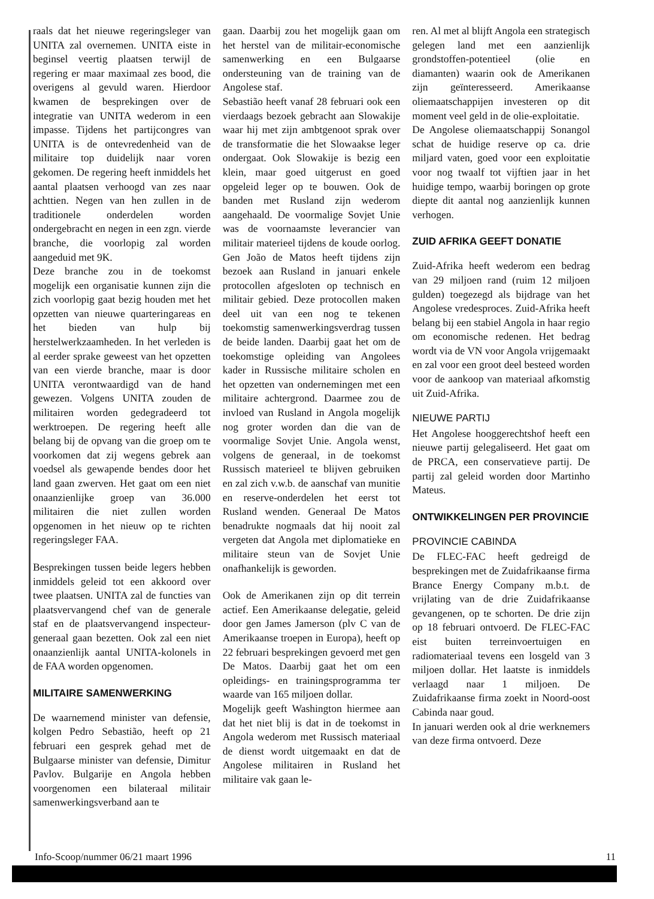raals dat het nieuwe regeringsleger van UNITA zal overnemen. UNITA eiste in beginsel veertig plaatsen terwijl de regering er maar maximaal zes bood, die overigens al gevuld waren. Hierdoor kwamen de besprekingen over de integratie van UNITA wederom in een impasse. Tijdens het partijcongres van UNITA is de ontevredenheid van de militaire top duidelijk naar voren gekomen. De regering heeft inmiddels het aantal plaatsen verhoogd van zes naar achttien. Negen van hen zullen in de traditionele onderdelen worden ondergebracht en negen in een zgn. vierde branche, die voorlopig zal worden aangeduid met 9K.
Deze branche zou in de toekomst mogelijk een organisatie kunnen zijn die zich voorlopig gaat bezig houden met het opzetten van nieuwe quarteringareas en het bieden van hulp bij herstelwerkzaamheden. In het verleden is al eerder sprake geweest van het opzetten van een vierde branche, maar is door UNITA verontwaardigd van de hand gewezen. Volgens UNITA zouden de militairen worden gedegradeerd tot werktroepen. De regering heeft alle belang bij de opvang van die groep om te voorkomen dat zij wegens gebrek aan voedsel als gewapende bendes door het land gaan zwerven. Het gaat om een niet onaanzienlijke groep van 36.000 militairen die niet zullen worden opgenomen in het nieuw op te richten regeringsleger FAA.
Besprekingen tussen beide legers hebben inmiddels geleid tot een akkoord over twee plaatsen. UNITA zal de functies van plaatsvervangend chef van de generale staf en de plaatsvervangend inspecteur-generaal gaan bezetten. Ook zal een niet onaanzienlijk aantal UNITA-kolonels in de FAA worden opgenomen.
MILITAIRE SAMENWERKING
De waarnemend minister van defensie, kolgen Pedro Sebastião, heeft op 21 februari een gesprek gehad met de Bulgaarse minister van defensie, Dimitur Pavlov. Bulgarije en Angola hebben voorgenomen een bilateraal militair samenwerkingsverband aan te
gaan. Daarbij zou het mogelijk gaan om het herstel van de militair-economische samenwerking en een Bulgaarse ondersteuning van de training van de Angolese staf.
Sebastião heeft vanaf 28 februari ook een vierdaags bezoek gebracht aan Slowakije waar hij met zijn ambtgenoot sprak over de transformatie die het Slowaakse leger ondergaat. Ook Slowakije is bezig een klein, maar goed uitgerust en goed opgeleid leger op te bouwen. Ook de banden met Rusland zijn wederom aangehaald. De voormalige Sovjet Unie was de voornaamste leverancier van militair materieel tijdens de koude oorlog. Gen João de Matos heeft tijdens zijn bezoek aan Rusland in januari enkele protocollen afgesloten op technisch en militair gebied. Deze protocollen maken deel uit van een nog te tekenen toekomstig samenwerkingsverdrag tussen de beide landen. Daarbij gaat het om de toekomstige opleiding van Angolees kader in Russische militaire scholen en het opzetten van ondernemingen met een militaire achtergrond. Daarmee zou de invloed van Rusland in Angola mogelijk nog groter worden dan die van de voormalige Sovjet Unie. Angola wenst, volgens de generaal, in de toekomst Russisch materieel te blijven gebruiken en zal zich v.w.b. de aanschaf van munitie en reserve-onderdelen het eerst tot Rusland wenden. Generaal De Matos benadrukte nogmaals dat hij nooit zal vergeten dat Angola met diplomatieke en militaire steun van de Sovjet Unie onafhankelijk is geworden.
Ook de Amerikanen zijn op dit terrein actief. Een Amerikaanse delegatie, geleid door gen James Jamerson (plv C van de Amerikaanse troepen in Europa), heeft op 22 februari besprekingen gevoerd met gen De Matos. Daarbij gaat het om een opleidings- en trainingsprogramma ter waarde van 165 miljoen dollar.
Mogelijk geeft Washington hiermee aan dat het niet blij is dat in de toekomst in Angola wederom met Russisch materiaal de dienst wordt uitgemaakt en dat de Angolese militairen in Rusland het militaire vak gaan le-
ren. Al met al blijft Angola een strategisch gelegen land met een aanzienlijk grondstoffen-potentieel (olie en diamanten) waarin ook de Amerikanen zijn geïnteresseerd. Amerikaanse oliemaatschappijen investeren op dit moment veel geld in de olie-exploitatie.
De Angolese oliemaatschappij Sonangol schat de huidige reserve op ca. drie miljard vaten, goed voor een exploitatie voor nog twaalf tot vijftien jaar in het huidige tempo, waarbij boringen op grote diepte dit aantal nog aanzienlijk kunnen verhogen.
ZUID AFRIKA GEEFT DONATIE
Zuid-Afrika heeft wederom een bedrag van 29 miljoen rand (ruim 12 miljoen gulden) toegezegd als bijdrage van het Angolese vredesproces. Zuid-Afrika heeft belang bij een stabiel Angola in haar regio om economische redenen. Het bedrag wordt via de VN voor Angola vrijgemaakt en zal voor een groot deel besteed worden voor de aankoop van materiaal afkomstig uit Zuid-Afrika.
NIEUWE PARTIJ
Het Angolese hooggerechtshof heeft een nieuwe partij gelegaliseerd. Het gaat om de PRCA, een conservatieve partij. De partij zal geleid worden door Martinho Mateus.
ONTWIKKELINGEN PER PROVINCIE
PROVINCIE CABINDA
De FLEC-FAC heeft gedreigd de besprekingen met de Zuidafrikaanse firma Brance Energy Company m.b.t. de vrijlating van de drie Zuidafrikaanse gevangenen, op te schorten. De drie zijn op 18 februari ontvoerd. De FLEC-FAC eist buiten terreinvoertuigen en radiomateriaal tevens een losgeld van 3 miljoen dollar. Het laatste is inmiddels verlaagd naar 1 miljoen. De Zuidafrikaanse firma zoekt in Noord-oost Cabinda naar goud.
In januari werden ook al drie werknemers van deze firma ontvoerd. Deze
Info-Scoop/nummer 06/21 maart 1996 11